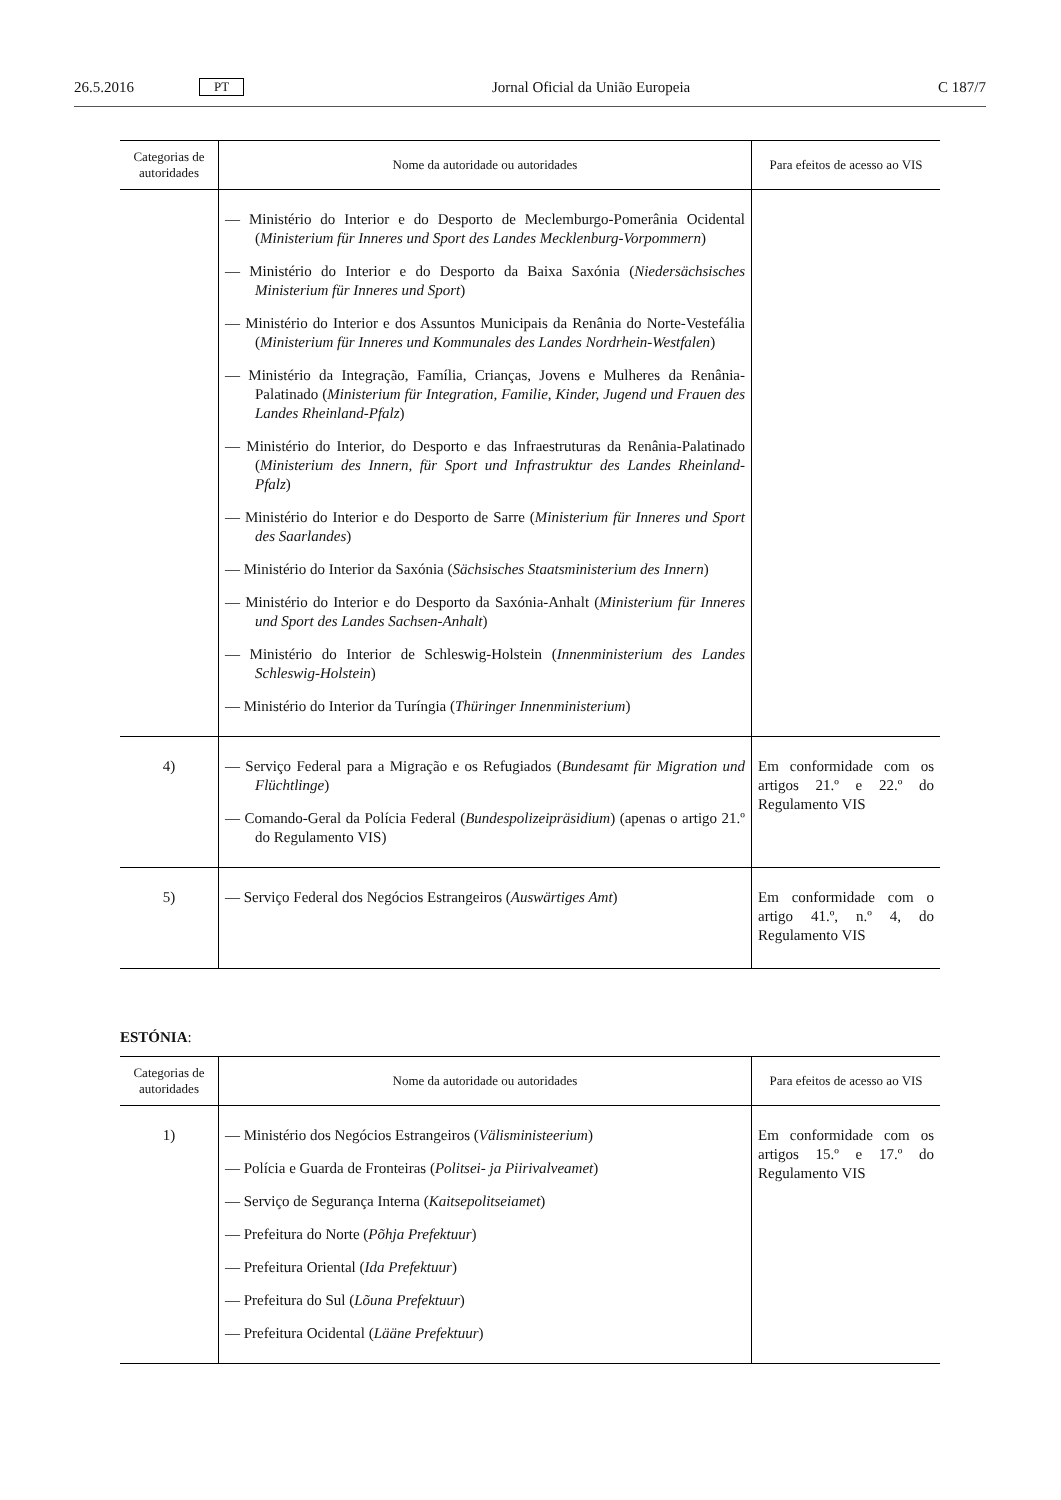26.5.2016 PT Jornal Oficial da União Europeia C 187/7
| Categorias de autoridades | Nome da autoridade ou autoridades | Para efeitos de acesso ao VIS |
| --- | --- | --- |
| | — Ministério do Interior e do Desporto de Meclemburgo-Pomerânia Ocidental ( Ministerium für Inneres und Sport des Landes Mecklenburg-Vorpommern ) — Ministério do Interior e do Desporto da Baixa Saxónia ( Niedersächsisches Ministerium für Inneres und Sport ) — Ministério do Interior e dos Assuntos Municipais da Renânia do Norte-Vestefália ( Ministerium für Inneres und Kommunales des Landes Nordrhein-Westfalen ) — Ministério da Integração, Família, Crianças, Jovens e Mulheres da Renânia-Palatinado ( Ministerium für Integration, Familie, Kinder, Jugend und Frauen des Landes Rheinland-Pfalz ) — Ministério do Interior, do Desporto e das Infraestruturas da Renânia-Palatinado ( Ministerium des Innern, für Sport und Infrastruktur des Landes Rheinland-Pfalz ) — Ministério do Interior e do Desporto de Sarre ( Ministerium für Inneres und Sport des Saarlandes ) — Ministério do Interior da Saxónia ( Sächsisches Staatsministerium des Innern ) — Ministério do Interior e do Desporto da Saxónia-Anhalt ( Ministerium für Inneres und Sport des Landes Sachsen-Anhalt ) — Ministério do Interior de Schleswig-Holstein ( Innenministerium des Landes Schleswig-Holstein ) — Ministério do Interior da Turíngia ( Thüringer Innenministerium ) | |
| 4) | — Serviço Federal para a Migração e os Refugiados ( Bundesamt für Migration und Flüchtlinge ) — Comando-Geral da Polícia Federal ( Bundespolizeipräsidium ) (apenas o artigo 21.º do Regulamento VIS) | Em conformidade com os artigos 21.º e 22.º do Regulamento VIS |
| 5) | — Serviço Federal dos Negócios Estrangeiros ( Auswärtiges Amt ) | Em conformidade com o artigo 41.º, n.º 4, do Regulamento VIS |
ESTÓNIA:
| Categorias de autoridades | Nome da autoridade ou autoridades | Para efeitos de acesso ao VIS |
| --- | --- | --- |
| 1) | — Ministério dos Negócios Estrangeiros ( Välisministeerium ) — Polícia e Guarda de Fronteiras ( Politsei- ja Piirivalveamet ) — Serviço de Segurança Interna ( Kaitsepolitseiamet ) — Prefeitura do Norte ( Põhja Prefektuur ) — Prefeitura Oriental ( Ida Prefektuur ) — Prefeitura do Sul ( Lõuna Prefektuur ) — Prefeitura Ocidental ( Lääne Prefektuur ) | Em conformidade com os artigos 15.º e 17.º do Regulamento VIS |